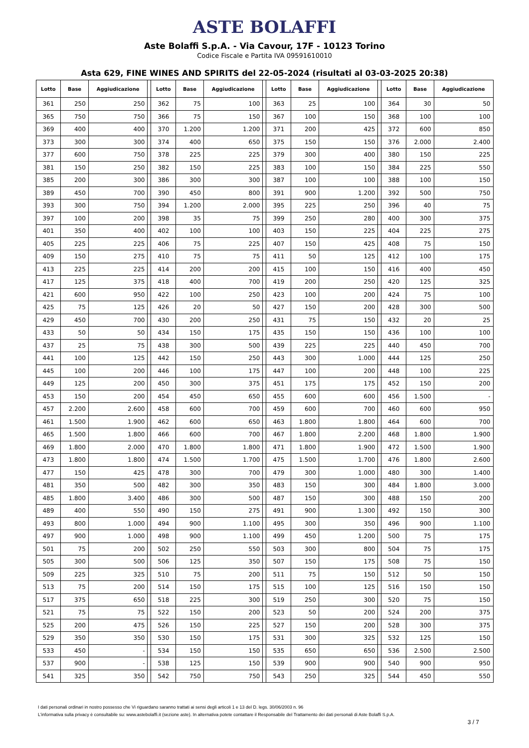ASTE BOLAFFI
Aste Bolaffi S.p.A. - Via Cavour, 17F - 10123 Torino
Codice Fiscale e Partita IVA 09591610010
Asta 629, FINE WINES AND SPIRITS del 22-05-2024 (risultati al 03-03-2025 20:38)
| Lotto | Base | Aggiudicazione | | Lotto | Base | Aggiudicazione | | Lotto | Base | Aggiudicazione | | Lotto | Base | Aggiudicazione |
| --- | --- | --- | --- | --- | --- | --- | --- | --- | --- | --- | --- | --- | --- | --- |
| 361 | 250 | 250 | | 362 | 75 | 100 | | 363 | 25 | 100 | | 364 | 30 | 50 |
| 365 | 750 | 750 | | 366 | 75 | 150 | | 367 | 100 | 150 | | 368 | 100 | 100 |
| 369 | 400 | 400 | | 370 | 1.200 | 1.200 | | 371 | 200 | 425 | | 372 | 600 | 850 |
| 373 | 300 | 300 | | 374 | 400 | 650 | | 375 | 150 | 150 | | 376 | 2.000 | 2.400 |
| 377 | 600 | 750 | | 378 | 225 | 225 | | 379 | 300 | 400 | | 380 | 150 | 225 |
| 381 | 150 | 250 | | 382 | 150 | 225 | | 383 | 100 | 150 | | 384 | 225 | 550 |
| 385 | 200 | 300 | | 386 | 300 | 300 | | 387 | 100 | 100 | | 388 | 100 | 150 |
| 389 | 450 | 700 | | 390 | 450 | 800 | | 391 | 900 | 1.200 | | 392 | 500 | 750 |
| 393 | 300 | 750 | | 394 | 1.200 | 2.000 | | 395 | 225 | 250 | | 396 | 40 | 75 |
| 397 | 100 | 200 | | 398 | 35 | 75 | | 399 | 250 | 280 | | 400 | 300 | 375 |
| 401 | 350 | 400 | | 402 | 100 | 100 | | 403 | 150 | 225 | | 404 | 225 | 275 |
| 405 | 225 | 225 | | 406 | 75 | 225 | | 407 | 150 | 425 | | 408 | 75 | 150 |
| 409 | 150 | 275 | | 410 | 75 | 75 | | 411 | 50 | 125 | | 412 | 100 | 175 |
| 413 | 225 | 225 | | 414 | 200 | 200 | | 415 | 100 | 150 | | 416 | 400 | 450 |
| 417 | 125 | 375 | | 418 | 400 | 700 | | 419 | 200 | 250 | | 420 | 125 | 325 |
| 421 | 600 | 950 | | 422 | 100 | 250 | | 423 | 100 | 200 | | 424 | 75 | 100 |
| 425 | 75 | 125 | | 426 | 20 | 50 | | 427 | 150 | 200 | | 428 | 300 | 500 |
| 429 | 450 | 700 | | 430 | 200 | 250 | | 431 | 75 | 150 | | 432 | 20 | 25 |
| 433 | 50 | 50 | | 434 | 150 | 175 | | 435 | 150 | 150 | | 436 | 100 | 100 |
| 437 | 25 | 75 | | 438 | 300 | 500 | | 439 | 225 | 225 | | 440 | 450 | 700 |
| 441 | 100 | 125 | | 442 | 150 | 250 | | 443 | 300 | 1.000 | | 444 | 125 | 250 |
| 445 | 100 | 200 | | 446 | 100 | 175 | | 447 | 100 | 200 | | 448 | 100 | 225 |
| 449 | 125 | 200 | | 450 | 300 | 375 | | 451 | 175 | 175 | | 452 | 150 | 200 |
| 453 | 150 | 200 | | 454 | 450 | 650 | | 455 | 600 | 600 | | 456 | 1.500 | - |
| 457 | 2.200 | 2.600 | | 458 | 600 | 700 | | 459 | 600 | 700 | | 460 | 600 | 950 |
| 461 | 1.500 | 1.900 | | 462 | 600 | 650 | | 463 | 1.800 | 1.800 | | 464 | 600 | 700 |
| 465 | 1.500 | 1.800 | | 466 | 600 | 700 | | 467 | 1.800 | 2.200 | | 468 | 1.800 | 1.900 |
| 469 | 1.800 | 2.000 | | 470 | 1.800 | 1.800 | | 471 | 1.800 | 1.900 | | 472 | 1.500 | 1.900 |
| 473 | 1.800 | 1.800 | | 474 | 1.500 | 1.700 | | 475 | 1.500 | 1.700 | | 476 | 1.800 | 2.600 |
| 477 | 150 | 425 | | 478 | 300 | 700 | | 479 | 300 | 1.000 | | 480 | 300 | 1.400 |
| 481 | 350 | 500 | | 482 | 300 | 350 | | 483 | 150 | 300 | | 484 | 1.800 | 3.000 |
| 485 | 1.800 | 3.400 | | 486 | 300 | 500 | | 487 | 150 | 300 | | 488 | 150 | 200 |
| 489 | 400 | 550 | | 490 | 150 | 275 | | 491 | 900 | 1.300 | | 492 | 150 | 300 |
| 493 | 800 | 1.000 | | 494 | 900 | 1.100 | | 495 | 300 | 350 | | 496 | 900 | 1.100 |
| 497 | 900 | 1.000 | | 498 | 900 | 1.100 | | 499 | 450 | 1.200 | | 500 | 75 | 175 |
| 501 | 75 | 200 | | 502 | 250 | 550 | | 503 | 300 | 800 | | 504 | 75 | 175 |
| 505 | 300 | 500 | | 506 | 125 | 350 | | 507 | 150 | 175 | | 508 | 75 | 150 |
| 509 | 225 | 325 | | 510 | 75 | 200 | | 511 | 75 | 150 | | 512 | 50 | 150 |
| 513 | 75 | 200 | | 514 | 150 | 175 | | 515 | 100 | 125 | | 516 | 150 | 150 |
| 517 | 375 | 650 | | 518 | 225 | 300 | | 519 | 250 | 300 | | 520 | 75 | 150 |
| 521 | 75 | 75 | | 522 | 150 | 200 | | 523 | 50 | 200 | | 524 | 200 | 375 |
| 525 | 200 | 475 | | 526 | 150 | 225 | | 527 | 150 | 200 | | 528 | 300 | 375 |
| 529 | 350 | 350 | | 530 | 150 | 175 | | 531 | 300 | 325 | | 532 | 125 | 150 |
| 533 | 450 | - | | 534 | 150 | 150 | | 535 | 650 | 650 | | 536 | 2.500 | 2.500 |
| 537 | 900 | - | | 538 | 125 | 150 | | 539 | 900 | 900 | | 540 | 900 | 950 |
| 541 | 325 | 350 | | 542 | 750 | 750 | | 543 | 250 | 325 | | 544 | 450 | 550 |
I dati personali ordinari in nostro possesso che Vi riguardano saranno trattati ai sensi degli articoli 1 e 13 del D. legs. 30/06/2003 n. 96
L'informativa sulla privacy è consultabile su: www.astebolaffi.it (sezione aste). In alternativa potete contattare il Responsabile del Trattamento dei dati personali di Aste Bolaffi S.p.A.
3 / 7